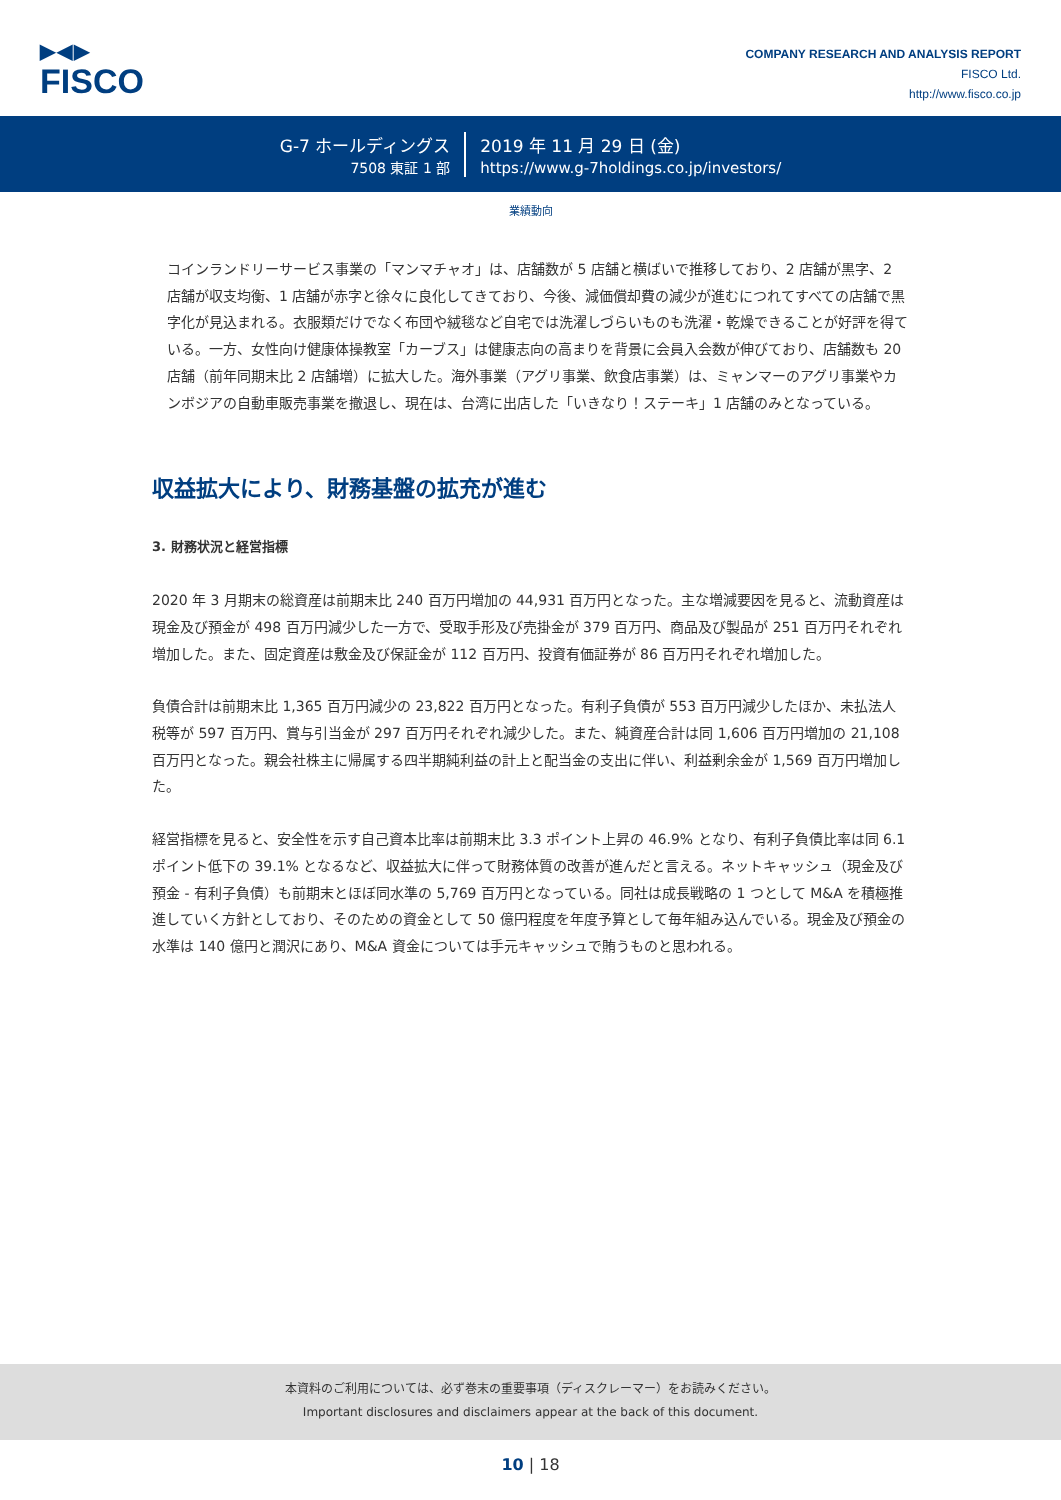▶◀▶
FISCO
COMPANY RESEARCH AND ANALYSIS REPORT
FISCO Ltd.
http://www.fisco.co.jp
G-7 ホールディングス
7508 東証 1 部
2019 年 11 月 29 日 (金)
https://www.g-7holdings.co.jp/investors/
業績動向
コインランドリーサービス事業の「マンマチャオ」は、店舗数が 5 店舗と横ばいで推移しており、2 店舗が黒字、2 店舗が収支均衡、1 店舗が赤字と徐々に良化してきており、今後、減価償却費の減少が進むにつれてすべての店舗で黒字化が見込まれる。衣服類だけでなく布団や絨毯など自宅では洗濯しづらいものも洗濯・乾燥できることが好評を得ている。一方、女性向け健康体操教室「カーブス」は健康志向の高まりを背景に会員入会数が伸びており、店舗数も 20 店舗（前年同期末比 2 店舗増）に拡大した。海外事業（アグリ事業、飲食店事業）は、ミャンマーのアグリ事業やカンボジアの自動車販売事業を撤退し、現在は、台湾に出店した「いきなり！ステーキ」1 店舗のみとなっている。
収益拡大により、財務基盤の拡充が進む
3. 財務状況と経営指標
2020 年 3 月期末の総資産は前期末比 240 百万円増加の 44,931 百万円となった。主な増減要因を見ると、流動資産は現金及び預金が 498 百万円減少した一方で、受取手形及び売掛金が 379 百万円、商品及び製品が 251 百万円それぞれ増加した。また、固定資産は敷金及び保証金が 112 百万円、投資有価証券が 86 百万円それぞれ増加した。
負債合計は前期末比 1,365 百万円減少の 23,822 百万円となった。有利子負債が 553 百万円減少したほか、未払法人税等が 597 百万円、賞与引当金が 297 百万円それぞれ減少した。また、純資産合計は同 1,606 百万円増加の 21,108 百万円となった。親会社株主に帰属する四半期純利益の計上と配当金の支出に伴い、利益剰余金が 1,569 百万円増加した。
経営指標を見ると、安全性を示す自己資本比率は前期末比 3.3 ポイント上昇の 46.9% となり、有利子負債比率は同 6.1 ポイント低下の 39.1% となるなど、収益拡大に伴って財務体質の改善が進んだと言える。ネットキャッシュ（現金及び預金 - 有利子負債）も前期末とほぼ同水準の 5,769 百万円となっている。同社は成長戦略の 1 つとして M&A を積極推進していく方針としており、そのための資金として 50 億円程度を年度予算として毎年組み込んでいる。現金及び預金の水準は 140 億円と潤沢にあり、M&A 資金については手元キャッシュで賄うものと思われる。
本資料のご利用については、必ず巻末の重要事項（ディスクレーマー）をお読みください。
Important disclosures and disclaimers appear at the back of this document.
10 | 18